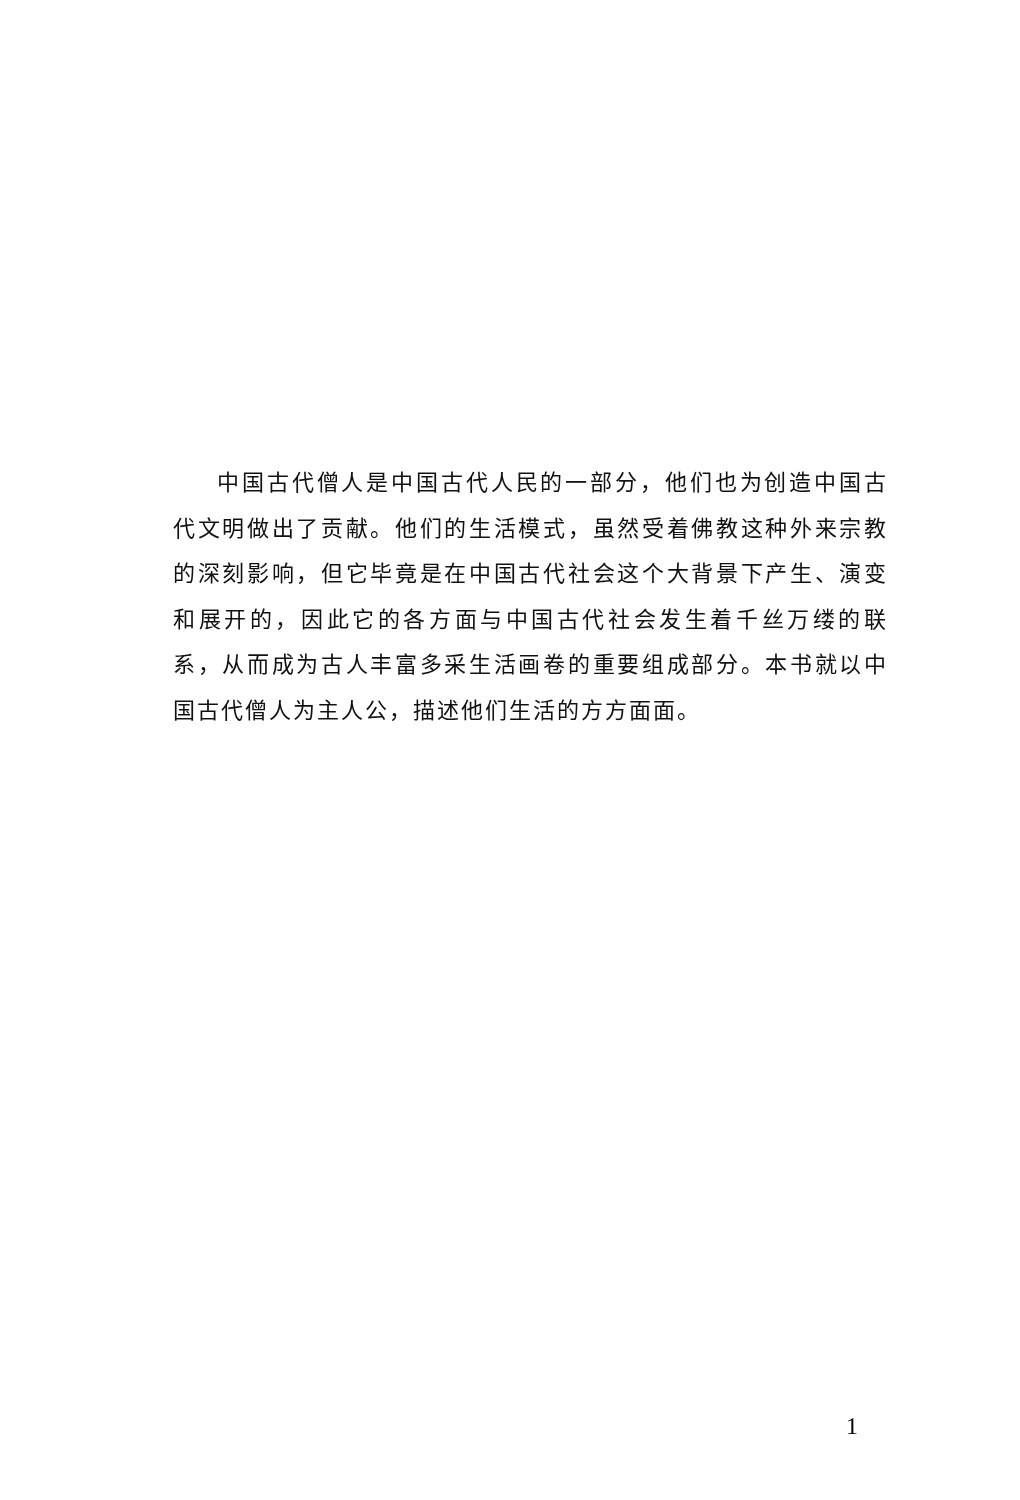中国古代僧人是中国古代人民的一部分，他们也为创造中国古代文明做出了贡献。他们的生活模式，虽然受着佛教这种外来宗教的深刻影响，但它毕竟是在中国古代社会这个大背景下产生、演变和展开的，因此它的各方面与中国古代社会发生着千丝万缕的联系，从而成为古人丰富多采生活画卷的重要组成部分。本书就以中国古代僧人为主人公，描述他们生活的方方面面。
1